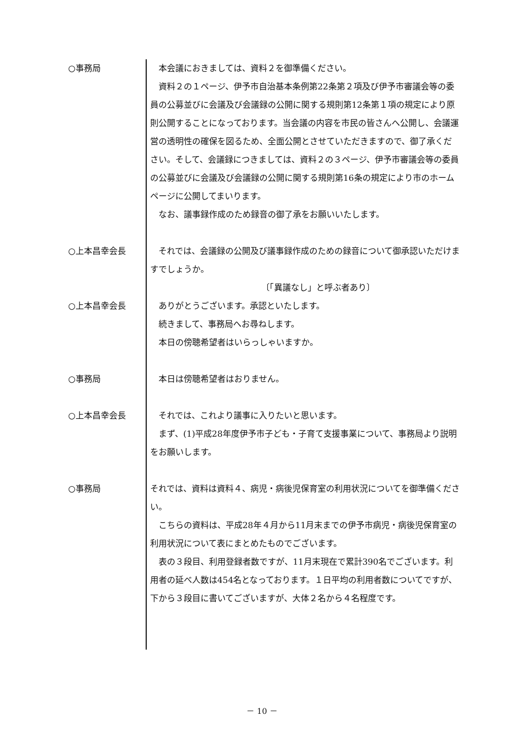○事務局 　本会議におきましては、資料２を御準備ください。
　資料２の１ページ、伊予市自治基本条例第22条第２項及び伊予市審議会等の委員の公募並びに会議及び会議録の公開に関する規則第12条第１項の規定により原則公開することになっております。当会議の内容を市民の皆さんへ公開し、会議運営の透明性の確保を図るため、全面公開とさせていただきますので、御了承ください。そして、会議録につきましては、資料２の３ページ、伊予市審議会等の委員の公募並びに会議及び会議録の公開に関する規則第16条の規定により市のホームページに公開してまいります。
　なお、議事録作成のため録音の御了承をお願いいたします。
○上本昌幸会長 　それでは、会議録の公開及び議事録作成のための録音について御承認いただけますでしょうか。
〔「異議なし」と呼ぶ者あり〕
○上本昌幸会長 　ありがとうございます。承認といたします。
　続きまして、事務局へお尋ねします。
　本日の傍聴希望者はいらっしゃいますか。
○事務局 　本日は傍聴希望者はおりません。
○上本昌幸会長 　それでは、これより議事に入りたいと思います。
　まず、(1)平成28年度伊予市子ども・子育て支援事業について、事務局より説明をお願いします。
○事務局 それでは、資料は資料４、病児・病後児保育室の利用状況についてを御準備ください。
　こちらの資料は、平成28年４月から11月末までの伊予市病児・病後児保育室の利用状況について表にまとめたものでございます。
　表の３段目、利用登録者数ですが、11月末現在で累計390名でございます。利用者の延べ人数は454名となっております。１日平均の利用者数についてですが、下から３段目に書いてございますが、大体２名から４名程度です。
－ 10 －